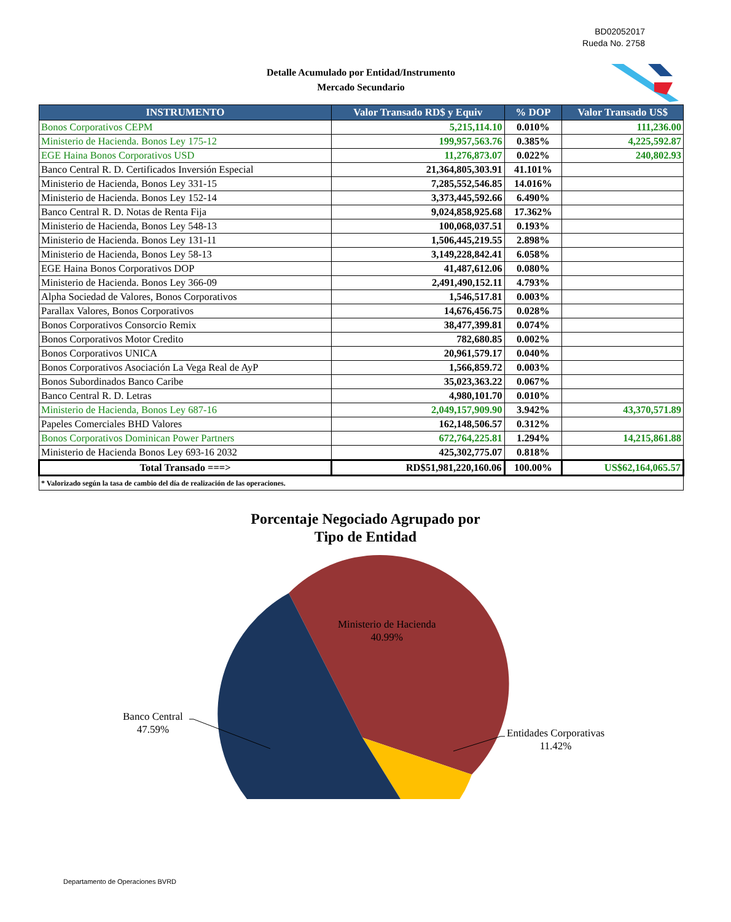BD02052017
Rueda No. 2758
Detalle Acumulado por Entidad/Instrumento
Mercado Secundario
| INSTRUMENTO | Valor Transado RD$ y Equiv | % DOP | Valor Transado US$ |
| --- | --- | --- | --- |
| Bonos Corporativos CEPM | 5,215,114.10 | 0.010% | 111,236.00 |
| Ministerio de Hacienda. Bonos Ley 175-12 | 199,957,563.76 | 0.385% | 4,225,592.87 |
| EGE Haina Bonos Corporativos USD | 11,276,873.07 | 0.022% | 240,802.93 |
| Banco Central R. D. Certificados Inversión Especial | 21,364,805,303.91 | 41.101% | |
| Ministerio de Hacienda, Bonos Ley 331-15 | 7,285,552,546.85 | 14.016% | |
| Ministerio de Hacienda. Bonos Ley 152-14 | 3,373,445,592.66 | 6.490% | |
| Banco Central R. D. Notas de Renta Fija | 9,024,858,925.68 | 17.362% | |
| Ministerio de Hacienda, Bonos Ley 548-13 | 100,068,037.51 | 0.193% | |
| Ministerio de Hacienda. Bonos Ley 131-11 | 1,506,445,219.55 | 2.898% | |
| Ministerio de Hacienda, Bonos Ley 58-13 | 3,149,228,842.41 | 6.058% | |
| EGE Haina Bonos Corporativos DOP | 41,487,612.06 | 0.080% | |
| Ministerio de Hacienda. Bonos Ley 366-09 | 2,491,490,152.11 | 4.793% | |
| Alpha Sociedad de Valores, Bonos Corporativos | 1,546,517.81 | 0.003% | |
| Parallax Valores, Bonos Corporativos | 14,676,456.75 | 0.028% | |
| Bonos Corporativos Consorcio Remix | 38,477,399.81 | 0.074% | |
| Bonos Corporativos Motor Credito | 782,680.85 | 0.002% | |
| Bonos Corporativos UNICA | 20,961,579.17 | 0.040% | |
| Bonos Corporativos Asociación La Vega Real de AyP | 1,566,859.72 | 0.003% | |
| Bonos Subordinados Banco Caribe | 35,023,363.22 | 0.067% | |
| Banco Central R. D. Letras | 4,980,101.70 | 0.010% | |
| Ministerio de Hacienda, Bonos Ley 687-16 | 2,049,157,909.90 | 3.942% | 43,370,571.89 |
| Papeles Comerciales BHD Valores | 162,148,506.57 | 0.312% | |
| Bonos Corporativos Dominican Power Partners | 672,764,225.81 | 1.294% | 14,215,861.88 |
| Ministerio de Hacienda Bonos Ley 693-16 2032 | 425,302,775.07 | 0.818% | |
| Total Transado ===> | RD$51,981,220,160.06 | 100.00% | US$62,164,065.57 |
| * Valorizado según la tasa de cambio del día de realización de las operaciones. | | | |
Porcentaje Negociado Agrupado por
Tipo de Entidad
Ministerio de Hacienda
40.99%
Banco Central
47.59%
Entidades Corporativas
11.42%
Departamento de Operaciones BVRD